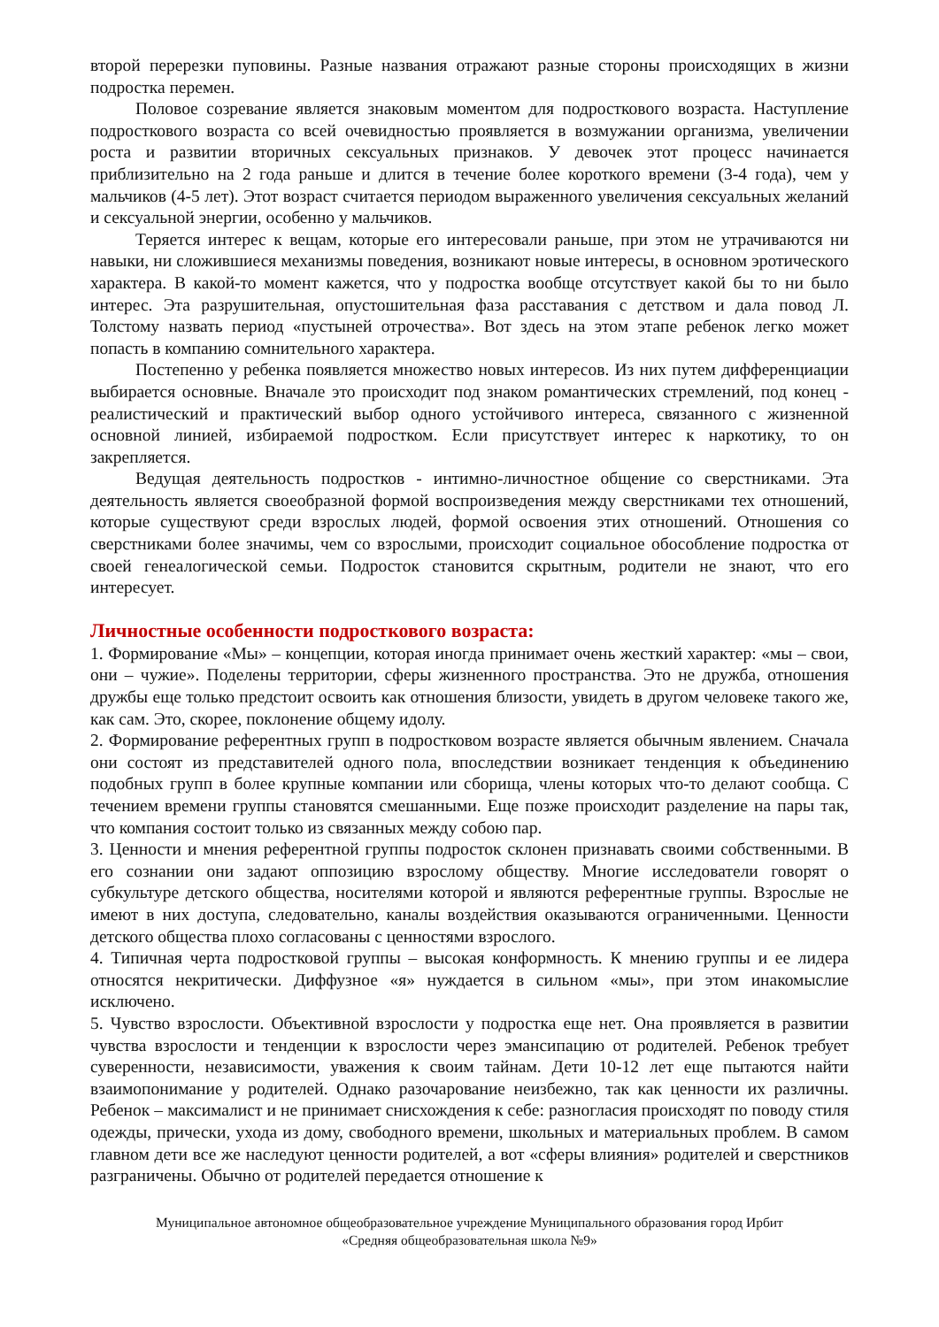второй перерезки пуповины. Разные названия отражают разные стороны происходящих в жизни подростка перемен.
Половое созревание является знаковым моментом для подросткового возраста. Наступление подросткового возраста со всей очевидностью проявляется в возмужании организма, увеличении роста и развитии вторичных сексуальных признаков. У девочек этот процесс начинается приблизительно на 2 года раньше и длится в течение более короткого времени (3-4 года), чем у мальчиков (4-5 лет). Этот возраст считается периодом выраженного увеличения сексуальных желаний и сексуальной энергии, особенно у мальчиков.
Теряется интерес к вещам, которые его интересовали раньше, при этом не утрачиваются ни навыки, ни сложившиеся механизмы поведения, возникают новые интересы, в основном эротического характера. В какой-то момент кажется, что у подростка вообще отсутствует какой бы то ни было интерес. Эта разрушительная, опустошительная фаза расставания с детством и дала повод Л. Толстому назвать период «пустыней отрочества». Вот здесь на этом этапе ребенок легко может попасть в компанию сомнительного характера.
Постепенно у ребенка появляется множество новых интересов. Из них путем дифференциации выбирается основные. Вначале это происходит под знаком романтических стремлений, под конец - реалистический и практический выбор одного устойчивого интереса, связанного с жизненной основной линией, избираемой подростком. Если присутствует интерес к наркотику, то он закрепляется.
Ведущая деятельность подростков - интимно-личностное общение со сверстниками. Эта деятельность является своеобразной формой воспроизведения между сверстниками тех отношений, которые существуют среди взрослых людей, формой освоения этих отношений. Отношения со сверстниками более значимы, чем со взрослыми, происходит социальное обособление подростка от своей генеалогической семьи. Подросток становится скрытным, родители не знают, что его интересует.
Личностные особенности подросткового возраста:
1. Формирование «Мы» – концепции, которая иногда принимает очень жесткий характер: «мы – свои, они – чужие». Поделены территории, сферы жизненного пространства. Это не дружба, отношения дружбы еще только предстоит освоить как отношения близости, увидеть в другом человеке такого же, как сам. Это, скорее, поклонение общему идолу.
2. Формирование референтных групп в подростковом возрасте является обычным явлением. Сначала они состоят из представителей одного пола, впоследствии возникает тенденция к объединению подобных групп в более крупные компании или сборища, члены которых что-то делают сообща. С течением времени группы становятся смешанными. Еще позже происходит разделение на пары так, что компания состоит только из связанных между собою пар.
3. Ценности и мнения референтной группы подросток склонен признавать своими собственными. В его сознании они задают оппозицию взрослому обществу. Многие исследователи говорят о субкультуре детского общества, носителями которой и являются референтные группы. Взрослые не имеют в них доступа, следовательно, каналы воздействия оказываются ограниченными. Ценности детского общества плохо согласованы с ценностями взрослого.
4. Типичная черта подростковой группы – высокая конформность. К мнению группы и ее лидера относятся некритически. Диффузное «я» нуждается в сильном «мы», при этом инакомыслие исключено.
5. Чувство взрослости. Объективной взрослости у подростка еще нет. Она проявляется в развитии чувства взрослости и тенденции к взрослости через эмансипацию от родителей. Ребенок требует суверенности, независимости, уважения к своим тайнам. Дети 10-12 лет еще пытаются найти взаимопонимание у родителей. Однако разочарование неизбежно, так как ценности их различны. Ребенок – максималист и не принимает снисхождения к себе: разногласия происходят по поводу стиля одежды, прически, ухода из дому, свободного времени, школьных и материальных проблем. В самом главном дети все же наследуют ценности родителей, а вот «сферы влияния» родителей и сверстников разграничены. Обычно от родителей передается отношение к
Муниципальное автономное общеобразовательное учреждение Муниципального образования город Ирбит
«Средняя общеобразовательная школа №9»